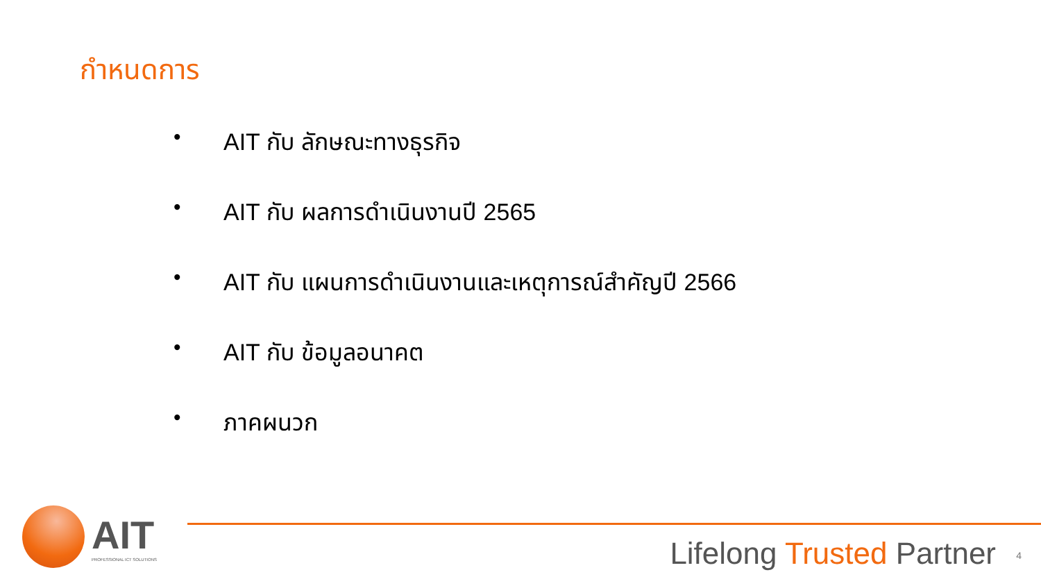กำหนดการ
• AIT กับ ลักษณะทางธุรกิจ
• AIT กับ ผลการดำเนินงานปี 2565
• AIT กับ แผนการดำเนินงานและเหตุการณ์สำคัญปี 2566
• AIT กับ ข้อมูลอนาคต
• ภาคผนวก
AIT
PROFESSIONAL ICT SOLUTIONS
Lifelong Trusted Partner 4